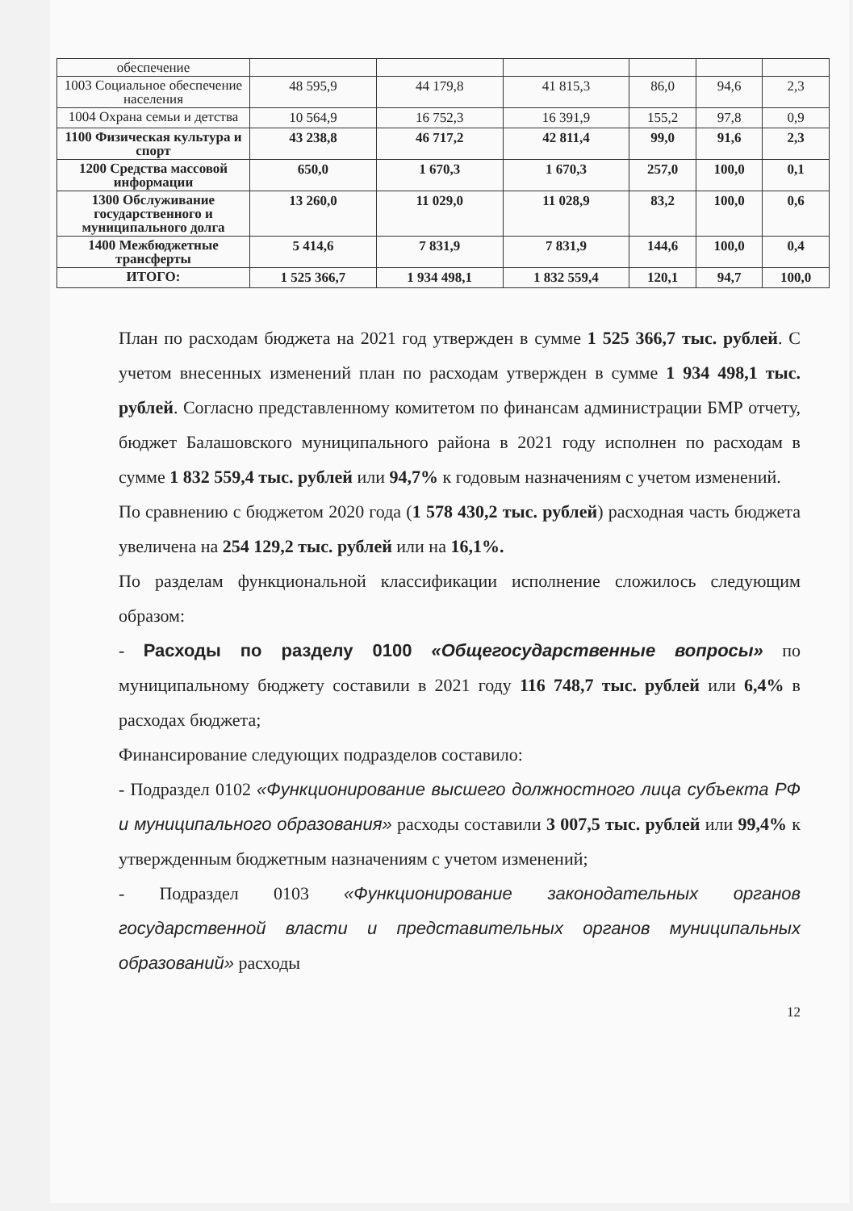| обеспечение | | | | | | |
| 1003 Социальное обеспечение населения | 48 595,9 | 44 179,8 | 41 815,3 | 86,0 | 94,6 | 2,3 |
| 1004 Охрана семьи и детства | 10 564,9 | 16 752,3 | 16 391,9 | 155,2 | 97,8 | 0,9 |
| 1100 Физическая культура и спорт | 43 238,8 | 46 717,2 | 42 811,4 | 99,0 | 91,6 | 2,3 |
| 1200 Средства массовой информации | 650,0 | 1 670,3 | 1 670,3 | 257,0 | 100,0 | 0,1 |
| 1300 Обслуживание государственного и муниципального долга | 13 260,0 | 11 029,0 | 11 028,9 | 83,2 | 100,0 | 0,6 |
| 1400 Межбюджетные трансферты | 5 414,6 | 7 831,9 | 7 831,9 | 144,6 | 100,0 | 0,4 |
| ИТОГО: | 1 525 366,7 | 1 934 498,1 | 1 832 559,4 | 120,1 | 94,7 | 100,0 |
План по расходам бюджета на 2021 год утвержден в сумме 1 525 366,7 тыс. рублей. С учетом внесенных изменений план по расходам утвержден в сумме 1 934 498,1 тыс. рублей. Согласно представленному комитетом по финансам администрации БМР отчету, бюджет Балашовского муниципального района в 2021 году исполнен по расходам в сумме 1 832 559,4 тыс. рублей или 94,7% к годовым назначениям с учетом изменений.
По сравнению с бюджетом 2020 года (1 578 430,2 тыс. рублей) расходная часть бюджета увеличена на 254 129,2 тыс. рублей или на 16,1%.
По разделам функциональной классификации исполнение сложилось следующим образом:
- Расходы по разделу 0100 «Общегосударственные вопросы» по муниципальному бюджету составили в 2021 году 116 748,7 тыс. рублей или 6,4% в расходах бюджета;
Финансирование следующих подразделов составило:
- Подраздел 0102 «Функционирование высшего должностного лица субъекта РФ и муниципального образования» расходы составили 3 007,5 тыс. рублей или 99,4% к утвержденным бюджетным назначениям с учетом изменений;
- Подраздел 0103 «Функционирование законодательных органов государственной власти и представительных органов муниципальных образований» расходы
12